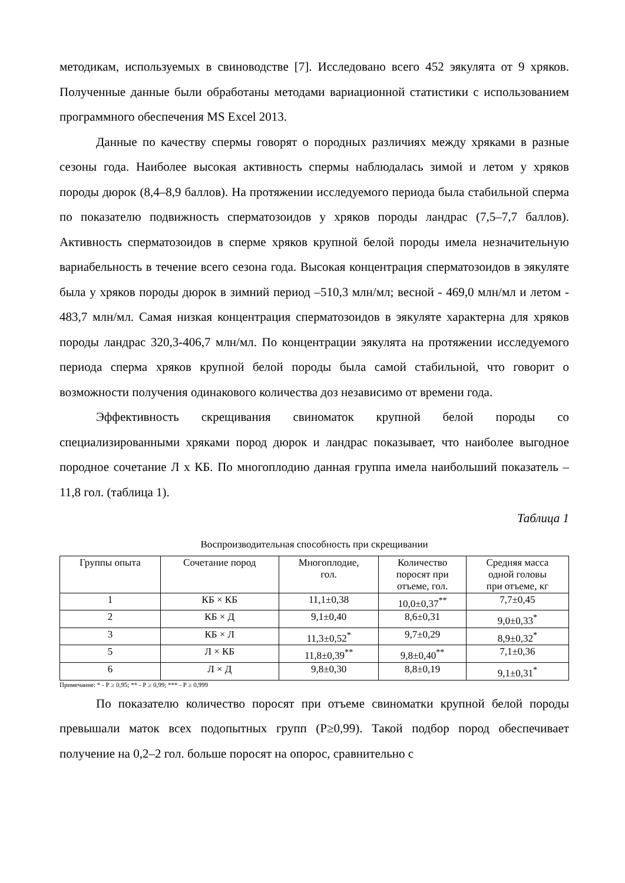методикам, используемых в свиноводстве [7]. Исследовано всего 452 эякулята от 9 хряков. Полученные данные были обработаны методами вариационной статистики с использованием программного обеспечения MS Excel 2013.
Данные по качеству спермы говорят о породных различиях между хряками в разные сезоны года. Наиболее высокая активность спермы наблюдалась зимой и летом у хряков породы дюрок (8,4–8,9 баллов). На протяжении исследуемого периода была стабильной сперма по показателю подвижность сперматозоидов у хряков породы ландрас (7,5–7,7 баллов). Активность сперматозоидов в сперме хряков крупной белой породы имела незначительную вариабельность в течение всего сезона года. Высокая концентрация сперматозоидов в эякуляте была у хряков породы дюрок в зимний период –510,3 млн/мл; весной - 469,0 млн/мл и летом - 483,7 млн/мл. Самая низкая концентрация сперматозоидов в эякуляте характерна для хряков породы ландрас 320,3-406,7 млн/мл. По концентрации эякулята на протяжении исследуемого периода сперма хряков крупной белой породы была самой стабильной, что говорит о возможности получения одинакового количества доз независимо от времени года.
Эффективность скрещивания свиноматок крупной белой породы со специализированными хряками пород дюрок и ландрас показывает, что наиболее выгодное породное сочетание Л х КБ. По многоплодию данная группа имела наибольший показатель – 11,8 гол. (таблица 1).
Таблица 1
Воспроизводительная способность при скрещивании
| Группы опыта | Сочетание пород | Многоплодие, гол. | Количество поросят при отъеме, гол. | Средняя масса одной головы при отъеме, кг |
| --- | --- | --- | --- | --- |
| 1 | КБ × КБ | 11,1±0,38 | 10,0±0,37<sup>**</sup> | 7,7±0,45 |
| 2 | КБ × Д | 9,1±0,40 | 8,6±0,31 | 9,0±0,33<sup>*</sup> |
| 3 | КБ × Л | 11,3±0,52<sup>*</sup> | 9,7±0,29 | 8,9±0,32<sup>*</sup> |
| 5 | Л × КБ | 11,8±0,39<sup>**</sup> | 9,8±0,40<sup>**</sup> | 7,1±0,36 |
| 6 | Л × Д | 9,8±0,30 | 8,8±0,19 | 9,1±0,31<sup>*</sup> |
Примечание: * - Р ≥ 0,95; ** - Р ≥ 0,99; *** - Р ≥ 0,999
По показателю количество поросят при отъеме свиноматки крупной белой породы превышали маток всех подопытных групп (Р≥0,99). Такой подбор пород обеспечивает получение на 0,2–2 гол. больше поросят на опорос, сравнительно с